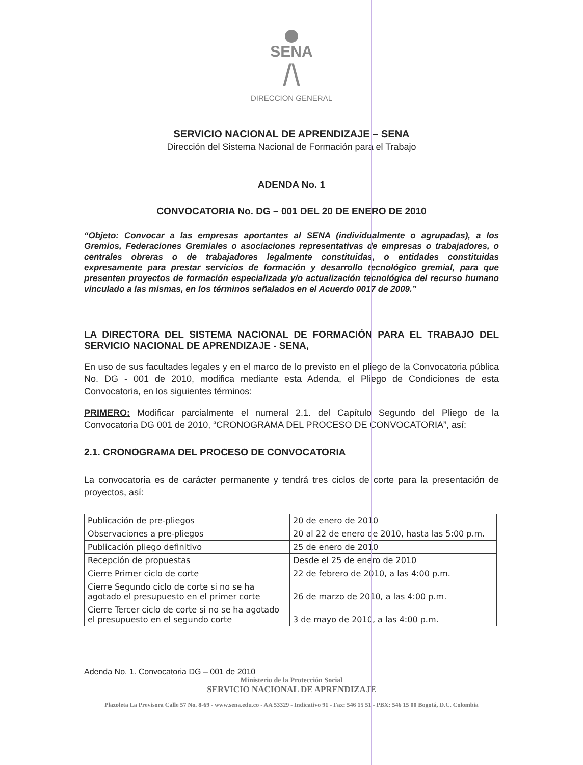SENA
/\
DIRECCION GENERAL
SERVICIO NACIONAL DE APRENDIZAJE – SENA
Dirección del Sistema Nacional de Formación para el Trabajo
ADENDA No. 1
CONVOCATORIA No. DG – 001 DEL 20 DE ENERO DE 2010
“Objeto: Convocar a las empresas aportantes al SENA (individualmente o agrupadas), a los Gremios, Federaciones Gremiales o asociaciones representativas de empresas o trabajadores, o centrales obreras o de trabajadores legalmente constituidas, o entidades constituidas expresamente para prestar servicios de formación y desarrollo tecnológico gremial, para que presenten proyectos de formación especializada y/o actualización tecnológica del recurso humano vinculado a las mismas, en los términos señalados en el Acuerdo 0017 de 2009.”
LA DIRECTORA DEL SISTEMA NACIONAL DE FORMACIÓN PARA EL TRABAJO DEL SERVICIO NACIONAL DE APRENDIZAJE - SENA,
En uso de sus facultades legales y en el marco de lo previsto en el pliego de la Convocatoria pública No. DG - 001 de 2010, modifica mediante esta Adenda, el Pliego de Condiciones de esta Convocatoria, en los siguientes términos:
PRIMERO: Modificar parcialmente el numeral 2.1. del Capítulo Segundo del Pliego de la Convocatoria DG 001 de 2010, “CRONOGRAMA DEL PROCESO DE CONVOCATORIA”, así:
2.1. CRONOGRAMA DEL PROCESO DE CONVOCATORIA
La convocatoria es de carácter permanente y tendrá tres ciclos de corte para la presentación de proyectos, así:
| Publicación de pre-pliegos | 20 de enero de 2010 |
| Observaciones a pre-pliegos | 20 al 22 de enero de 2010, hasta las 5:00 p.m. |
| Publicación pliego definitivo | 25 de enero de 2010 |
| Recepción de propuestas | Desde el 25 de enero de 2010 |
| Cierre Primer ciclo de corte | 22 de febrero de 2010, a las 4:00 p.m. |
| Cierre Segundo ciclo de corte si no se ha agotado el presupuesto en el primer corte | 26 de marzo de 2010, a las 4:00 p.m. |
| Cierre Tercer ciclo de corte si no se ha agotado el presupuesto en el segundo corte | 3 de mayo de 2010, a las 4:00 p.m. |
Adenda No. 1. Convocatoria DG – 001 de 2010
Ministerio de la Protección Social
SERVICIO NACIONAL DE APRENDIZAJE
Plazoleta La Previsora Calle 57 No. 8-69 - www.sena.edu.co - AA 53329 - Indicativo 91 - Fax: 546 15 51 - PBX: 546 15 00 Bogotá, D.C. Colombia